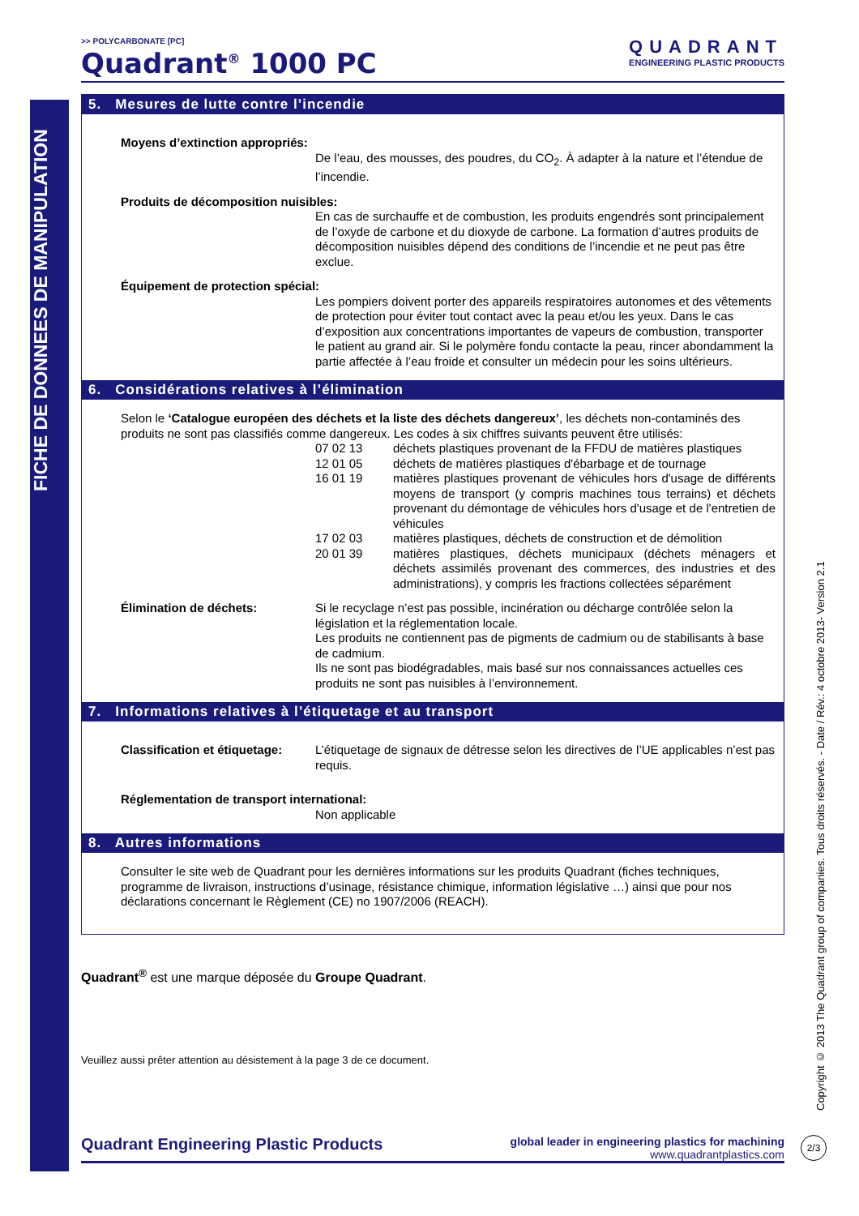FICHE DE DONNEES DE MANIPULATION
Copyright © 2013 The Quadrant group of companies. Tous droits réservés. - Date / Rév.: 4 octobre 2013- Version 2.1
>> POLYCARBONATE [PC]
Quadrant<sup>®</sup> 1000 PC
QUADRANT
ENGINEERING PLASTIC PRODUCTS
5. Mesures de lutte contre l’incendie
Moyens d’extinction appropriés:
De l’eau, des mousses, des poudres, du CO<sub>2</sub>. À adapter à la nature et l’étendue de l’incendie.
Produits de décomposition nuisibles:
En cas de surchauffe et de combustion, les produits engendrés sont principalement de l’oxyde de carbone et du dioxyde de carbone. La formation d’autres produits de décomposition nuisibles dépend des conditions de l’incendie et ne peut pas être exclue.
Équipement de protection spécial:
Les pompiers doivent porter des appareils respiratoires autonomes et des vêtements de protection pour éviter tout contact avec la peau et/ou les yeux. Dans le cas d’exposition aux concentrations importantes de vapeurs de combustion, transporter le patient au grand air. Si le polymère fondu contacte la peau, rincer abondamment la partie affectée à l’eau froide et consulter un médecin pour les soins ultérieurs.
6. Considérations relatives à l’élimination
Selon le ‘Catalogue européen des déchets et la liste des déchets dangereux’, les déchets non-contaminés des produits ne sont pas classifiés comme dangereux. Les codes à six chiffres suivants peuvent être utilisés:
| 07 02 13 | déchets plastiques provenant de la FFDU de matières plastiques |
| 12 01 05 | déchets de matières plastiques d'ébarbage et de tournage |
| 16 01 19 | matières plastiques provenant de véhicules hors d'usage de différents moyens de transport (y compris machines tous terrains) et déchets provenant du démontage de véhicules hors d'usage et de l'entretien de véhicules |
| 17 02 03 | matières plastiques, déchets de construction et de démolition |
| 20 01 39 | matières plastiques, déchets municipaux (déchets ménagers et déchets assimilés provenant des commerces, des industries et des administrations), y compris les fractions collectées séparément |
Élimination de déchets:
Si le recyclage n’est pas possible, incinération ou décharge contrôlée selon la législation et la réglementation locale.
Les produits ne contiennent pas de pigments de cadmium ou de stabilisants à base de cadmium.
Ils ne sont pas biodégradables, mais basé sur nos connaissances actuelles ces produits ne sont pas nuisibles à l’environnement.
7. Informations relatives à l’étiquetage et au transport
Classification et étiquetage:
L’étiquetage de signaux de détresse selon les directives de l’UE applicables n’est pas requis.
Réglementation de transport international:
Non applicable
8. Autres informations
Consulter le site web de Quadrant pour les dernières informations sur les produits Quadrant (fiches techniques, programme de livraison, instructions d’usinage, résistance chimique, information législative …) ainsi que pour nos déclarations concernant le Règlement (CE) no 1907/2006 (REACH).
Quadrant<sup>®</sup> est une marque déposée du Groupe Quadrant.
Veuillez aussi prêter attention au désistement à la page 3 de ce document.
Quadrant Engineering Plastic Products global leader in engineering plastics for machining
www.quadrantplastics.com
2/3